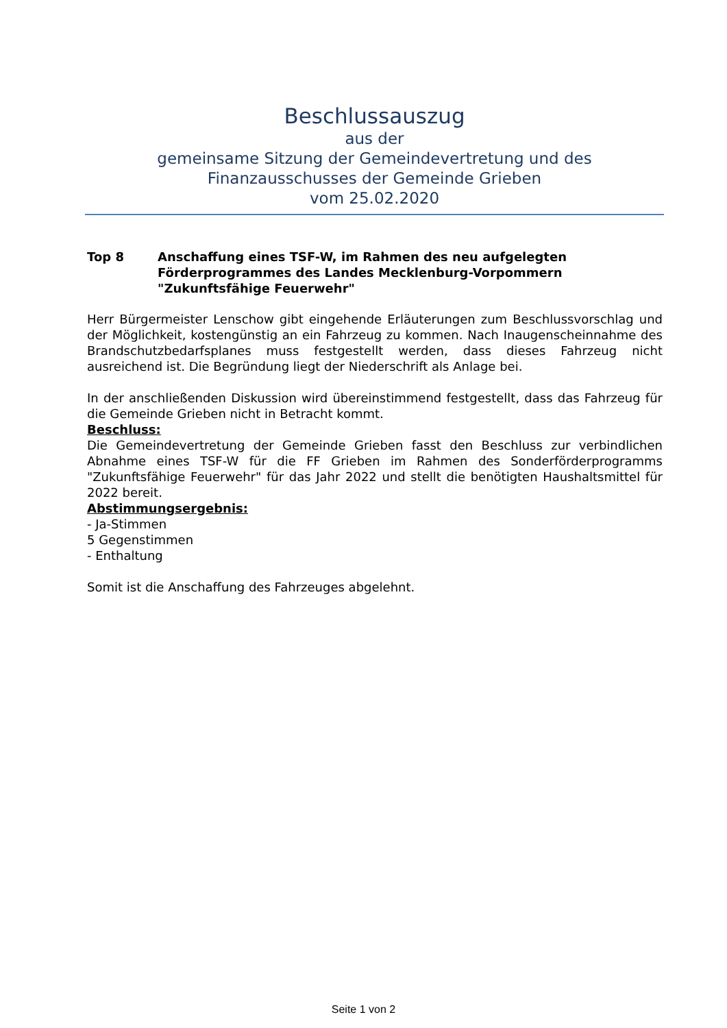Beschlussauszug
aus der
gemeinsame Sitzung der Gemeindevertretung und des Finanzausschusses der Gemeinde Grieben
vom 25.02.2020
Top 8 Anschaffung eines TSF-W, im Rahmen des neu aufgelegten Förderprogrammes des Landes Mecklenburg-Vorpommern "Zukunftsfähige Feuerwehr"
Herr Bürgermeister Lenschow gibt eingehende Erläuterungen zum Beschlussvorschlag und der Möglichkeit, kostengünstig an ein Fahrzeug zu kommen. Nach Inaugenscheinnahme des Brandschutzbedarfsplanes muss festgestellt werden, dass dieses Fahrzeug nicht ausreichend ist. Die Begründung liegt der Niederschrift als Anlage bei.
In der anschließenden Diskussion wird übereinstimmend festgestellt, dass das Fahrzeug für die Gemeinde Grieben nicht in Betracht kommt.
Beschluss:
Die Gemeindevertretung der Gemeinde Grieben fasst den Beschluss zur verbindlichen Abnahme eines TSF-W für die FF Grieben im Rahmen des Sonderförderprogramms "Zukunftsfähige Feuerwehr" für das Jahr 2022 und stellt die benötigten Haushaltsmittel für 2022 bereit.
Abstimmungsergebnis:
- Ja-Stimmen
5 Gegenstimmen
- Enthaltung
Somit ist die Anschaffung des Fahrzeuges abgelehnt.
Seite 1 von 2